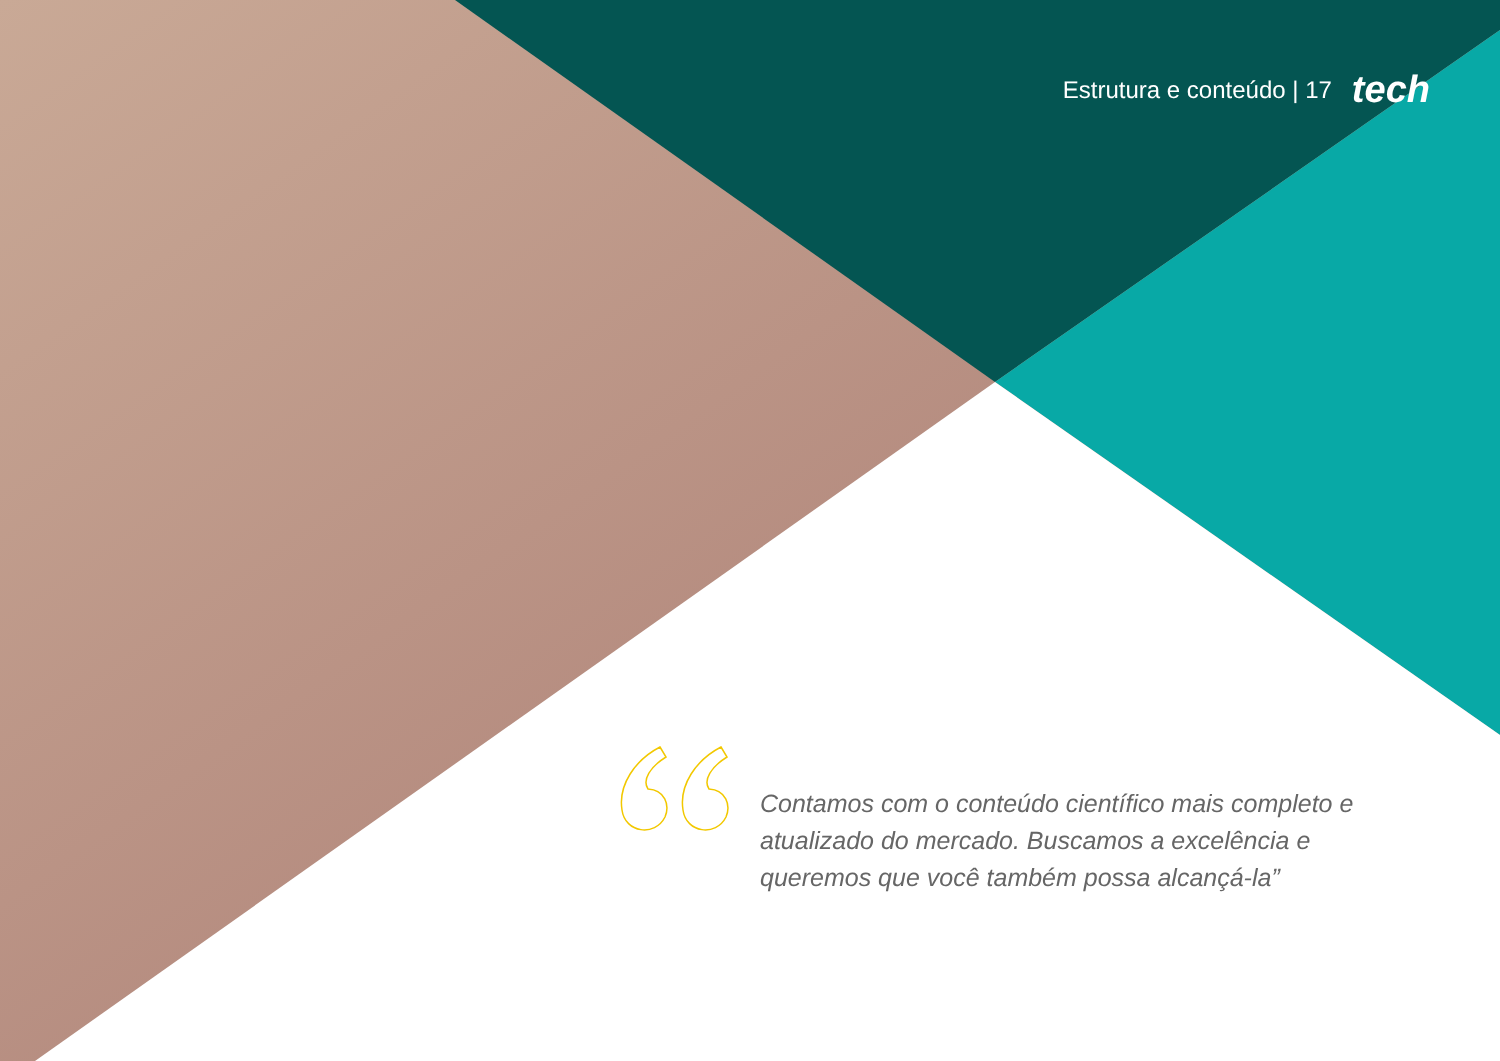Estrutura e conteúdo | 17 tech
Contamos com o conteúdo científico mais completo e atualizado do mercado. Buscamos a excelência e queremos que você também possa alcançá-la”